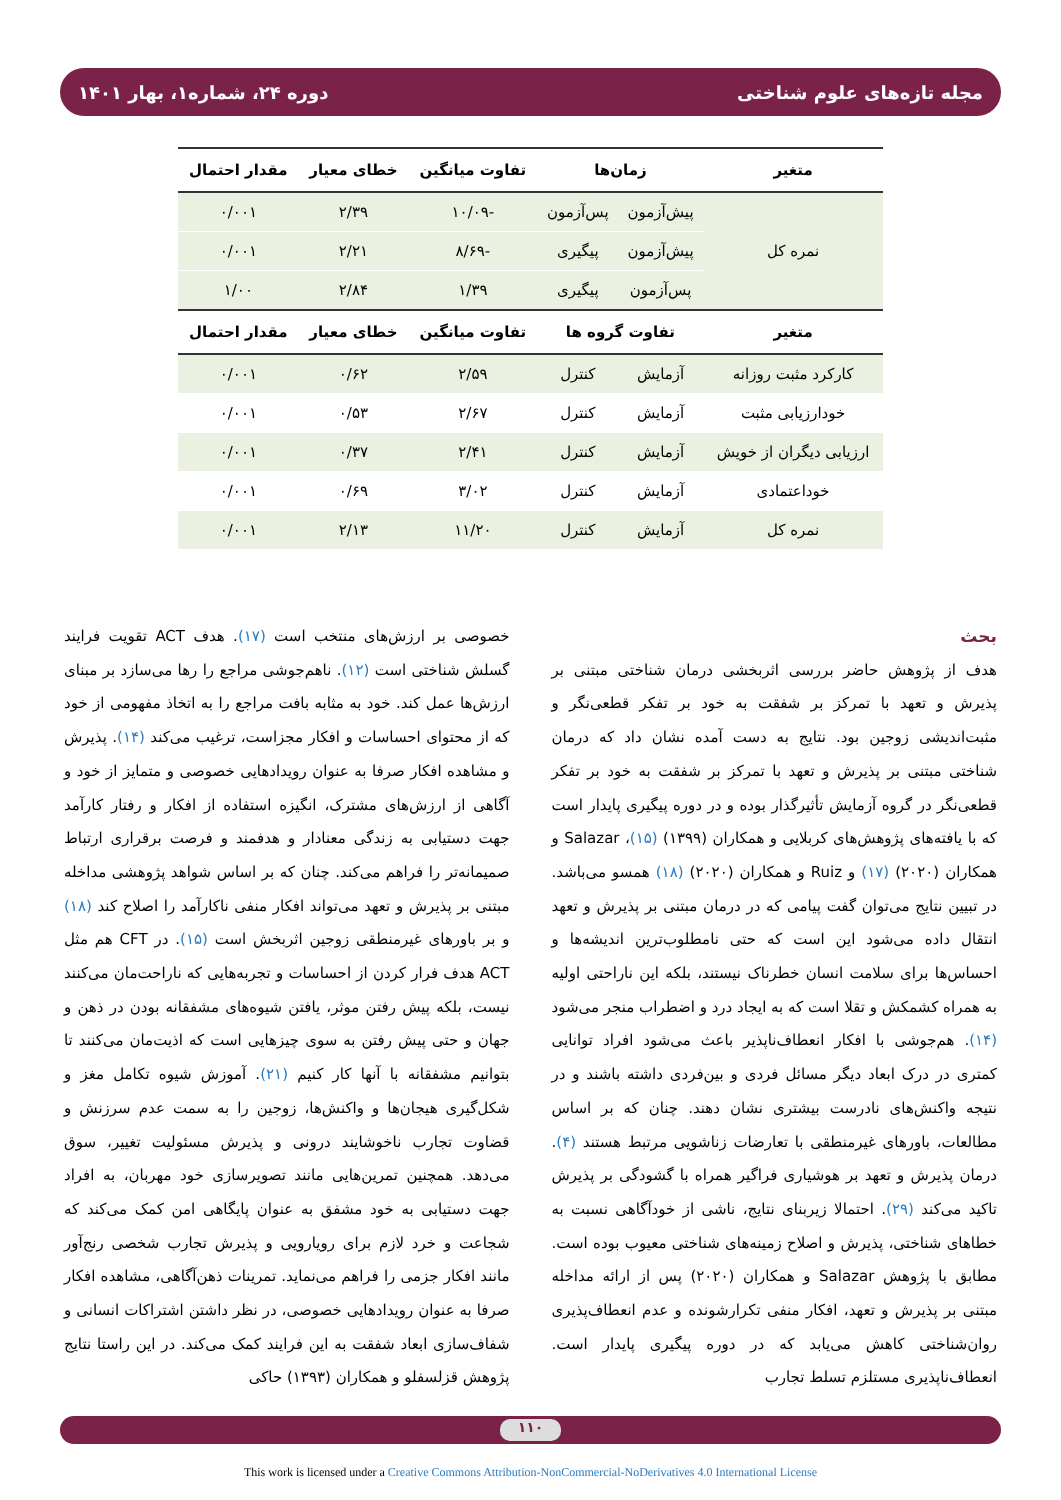مجله تازه‌های علوم شناختی دوره ۲۴، شماره۱، بهار ۱۴۰۱
| متغیر | زمان‌ها | | تفاوت میانگین | خطای معیار | مقدار احتمال |
| --- | --- | --- | --- | --- | --- |
| نمره کل | پیش‌آزمون | پس‌آزمون | -۱۰/۰۹ | ۲/۳۹ | ۰/۰۰۱ |
| | پیش‌آزمون | پیگیری | -۸/۶۹ | ۲/۲۱ | ۰/۰۰۱ |
| | پس‌آزمون | پیگیری | ۱/۳۹ | ۲/۸۴ | ۱/۰۰ |
| متغیر | تفاوت گروه ها | | تفاوت میانگین | خطای معیار | مقدار احتمال |
| کارکرد مثبت روزانه | آزمایش | کنترل | ۲/۵۹ | ۰/۶۲ | ۰/۰۰۱ |
| خودارزیابی مثبت | آزمایش | کنترل | ۲/۶۷ | ۰/۵۳ | ۰/۰۰۱ |
| ارزیابی دیگران از خویش | آزمایش | کنترل | ۲/۴۱ | ۰/۳۷ | ۰/۰۰۱ |
| خوداعتمادی | آزمایش | کنترل | ۳/۰۲ | ۰/۶۹ | ۰/۰۰۱ |
| نمره کل | آزمایش | کنترل | ۱۱/۲۰ | ۲/۱۳ | ۰/۰۰۱ |
بحث
هدف از پژوهش حاضر بررسی اثربخشی درمان شناختی مبتنی بر پذیرش و تعهد با تمرکز بر شفقت به خود بر تفکر قطعی‌نگر و مثبت‌اندیشی زوجین بود. نتایج به دست آمده نشان داد که درمان شناختی مبتنی بر پذیرش و تعهد با تمرکز بر شفقت به خود بر تفکر قطعی‌نگر در گروه آزمایش تأثیرگذار بوده و در دوره پیگیری پایدار است که با یافته‌های پژوهش‌های کربلایی و همکاران (۱۳۹۹) (۱۵)، Salazar و همکاران (۲۰۲۰) (۱۷) و Ruiz و همکاران (۲۰۲۰) (۱۸) همسو می‌باشد. در تبیین نتایج می‌توان گفت پیامی که در درمان مبتنی بر پذیرش و تعهد انتقال داده می‌شود این است که حتی نامطلوب‌ترین اندیشه‌ها و احساس‌ها برای سلامت انسان خطرناک نیستند، بلکه این ناراحتی اولیه به همراه کشمکش و تقلا است که به ایجاد درد و اضطراب منجر می‌شود (۱۴). هم‌جوشی با افکار انعطاف‌ناپذیر باعث می‌شود افراد توانایی کمتری در درک ابعاد دیگر مسائل فردی و بین‌فردی داشته باشند و در نتیجه واکنش‌های نادرست بیشتری نشان دهند. چنان که بر اساس مطالعات، باورهای غیرمنطقی با تعارضات زناشویی مرتبط هستند (۴). درمان پذیرش و تعهد بر هوشیاری فراگیر همراه با گشودگی بر پذیرش تاکید می‌کند (۲۹). احتمالا زیربنای نتایج، ناشی از خودآگاهی نسبت به خطاهای شناختی، پذیرش و اصلاح زمینه‌های شناختی معیوب بوده است. مطابق با پژوهش Salazar و همکاران (۲۰۲۰) پس از ارائه مداخله مبتنی بر پذیرش و تعهد، افکار منفی تکرارشونده و عدم انعطاف‌پذیری روان‌شناختی کاهش می‌یابد که در دوره پیگیری پایدار است. انعطاف‌ناپذیری مستلزم تسلط تجارب
خصوصی بر ارزش‌های منتخب است (۱۷). هدف ACT تقویت فرایند گسلش شناختی است (۱۲). ناهم‌جوشی مراجع را رها می‌سازد بر مبنای ارزش‌ها عمل کند. خود به مثابه بافت مراجع را به اتخاذ مفهومی از خود که از محتوای احساسات و افکار مجزاست، ترغیب می‌کند (۱۴). پذیرش و مشاهده افکار صرفا به عنوان رویدادهایی خصوصی و متمایز از خود و آگاهی از ارزش‌های مشترک، انگیزه استفاده از افکار و رفتار کارآمد جهت دستیابی به زندگی معنادار و هدفمند و فرصت برقراری ارتباط صمیمانه‌تر را فراهم می‌کند. چنان که بر اساس شواهد پژوهشی مداخله مبتنی بر پذیرش و تعهد می‌تواند افکار منفی ناکارآمد را اصلاح کند (۱۸) و بر باورهای غیرمنطقی زوجین اثربخش است (۱۵). در CFT هم مثل ACT هدف فرار کردن از احساسات و تجربه‌هایی که ناراحت‌مان می‌کنند نیست، بلکه پیش رفتن موثر، یافتن شیوه‌های مشفقانه بودن در ذهن و جهان و حتی پیش رفتن به سوی چیزهایی است که اذیت‌مان می‌کنند تا بتوانیم مشفقانه با آنها کار کنیم (۲۱). آموزش شیوه تکامل مغز و شکل‌گیری هیجان‌ها و واکنش‌ها، زوجین را به سمت عدم سرزنش و قضاوت تجارب ناخوشایند درونی و پذیرش مسئولیت تغییر، سوق می‌دهد. همچنین تمرین‌هایی مانند تصویرسازی خود مهربان، به افراد جهت دستیابی به خود مشفق به عنوان پایگاهی امن کمک می‌کند که شجاعت و خرد لازم برای رویارویی و پذیرش تجارب شخصی رنج‌آور مانند افکار جزمی را فراهم می‌نماید. تمرینات ذهن‌آگاهی، مشاهده افکار صرفا به عنوان رویدادهایی خصوصی، در نظر داشتن اشتراکات انسانی و شفاف‌سازی ابعاد شفقت به این فرایند کمک می‌کند. در این راستا نتایج پژوهش قزلسفلو و همکاران (۱۳۹۳) حاکی
۱۱۰
This work is licensed under a Creative Commons Attribution-NonCommercial-NoDerivatives 4.0 International License